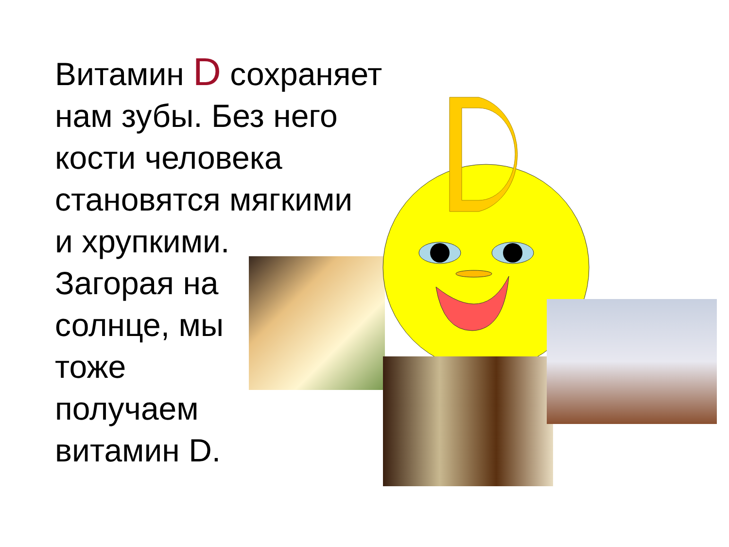Витамин D сохраняет
нам зубы. Без него
кости человека
становятся мягкими
и хрупкими.
Загорая на
солнце, мы
тоже
получаем
витамин D.